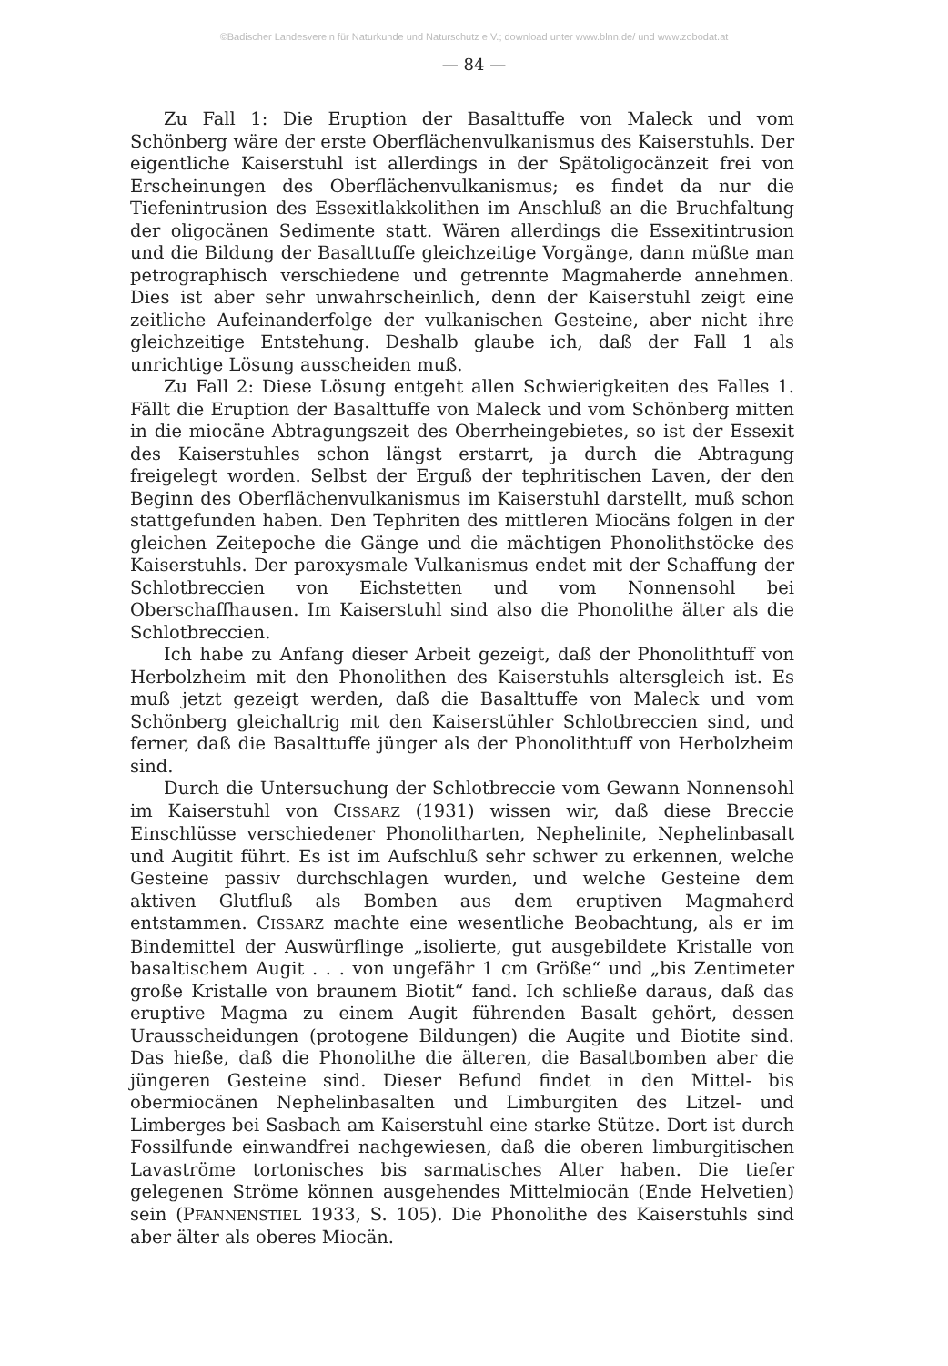©Badischer Landesverein für Naturkunde und Naturschutz e.V.; download unter www.blnn.de/ und www.zobodat.at
— 84 —
Zu Fall 1: Die Eruption der Basalttuffe von Maleck und vom Schönberg wäre der erste Oberflächenvulkanismus des Kaiserstuhls. Der eigentliche Kaiserstuhl ist allerdings in der Spätoligocänzeit frei von Erscheinungen des Oberflächenvulkanismus; es findet da nur die Tiefenintrusion des Essexitlakkolithen im Anschluß an die Bruchfaltung der oligocänen Sedimente statt. Wären allerdings die Essexitintrusion und die Bildung der Basalttuffe gleichzeitige Vorgänge, dann müßte man petrographisch verschiedene und getrennte Magmaherde annehmen. Dies ist aber sehr unwahrscheinlich, denn der Kaiserstuhl zeigt eine zeitliche Aufeinanderfolge der vulkanischen Gesteine, aber nicht ihre gleichzeitige Entstehung. Deshalb glaube ich, daß der Fall 1 als unrichtige Lösung ausscheiden muß.
Zu Fall 2: Diese Lösung entgeht allen Schwierigkeiten des Falles 1. Fällt die Eruption der Basalttuffe von Maleck und vom Schönberg mitten in die miocäne Abtragungszeit des Oberrheingebietes, so ist der Essexit des Kaiserstuhles schon längst erstarrt, ja durch die Abtragung freigelegt worden. Selbst der Erguß der tephritischen Laven, der den Beginn des Oberflächenvulkanismus im Kaiserstuhl darstellt, muß schon stattgefunden haben. Den Tephriten des mittleren Miocäns folgen in der gleichen Zeitepoche die Gänge und die mächtigen Phonolithstöcke des Kaiserstuhls. Der paroxysmale Vulkanismus endet mit der Schaffung der Schlotbreccien von Eichstetten und vom Nonnensohl bei Oberschaffhausen. Im Kaiserstuhl sind also die Phonolithe älter als die Schlotbreccien.
Ich habe zu Anfang dieser Arbeit gezeigt, daß der Phonolithtuff von Herbolzheim mit den Phonolithen des Kaiserstuhls altersgleich ist. Es muß jetzt gezeigt werden, daß die Basalttuffe von Maleck und vom Schönberg gleichaltrig mit den Kaiserstühler Schlotbreccien sind, und ferner, daß die Basalttuffe jünger als der Phonolithtuff von Herbolzheim sind.
Durch die Untersuchung der Schlotbreccie vom Gewann Nonnensohl im Kaiserstuhl von CISSARZ (1931) wissen wir, daß diese Breccie Einschlüsse verschiedener Phonolitharten, Nephelinite, Nephelinbasalt und Augitit führt. Es ist im Aufschluß sehr schwer zu erkennen, welche Gesteine passiv durchschlagen wurden, und welche Gesteine dem aktiven Glutfluß als Bomben aus dem eruptiven Magmaherd entstammen. CISSARZ machte eine wesentliche Beobachtung, als er im Bindemittel der Auswürflinge „isolierte, gut ausgebildete Kristalle von basaltischem Augit . . . von ungefähr 1 cm Größe“ und „bis Zentimeter große Kristalle von braunem Biotit“ fand. Ich schließe daraus, daß das eruptive Magma zu einem Augit führenden Basalt gehört, dessen Urausscheidungen (protogene Bildungen) die Augite und Biotite sind. Das hieße, daß die Phonolithe die älteren, die Basaltbomben aber die jüngeren Gesteine sind. Dieser Befund findet in den Mittel- bis obermiocänen Nephelinbasalten und Limburgiten des Litzel- und Limberges bei Sasbach am Kaiserstuhl eine starke Stütze. Dort ist durch Fossilfunde einwandfrei nachgewiesen, daß die oberen limburgitischen Lavaströme tortonisches bis sarmatisches Alter haben. Die tiefer gelegenen Ströme können ausgehendes Mittelmiocän (Ende Helvetien) sein (PFANNENSTIEL 1933, S. 105). Die Phonolithe des Kaiserstuhls sind aber älter als oberes Miocän.